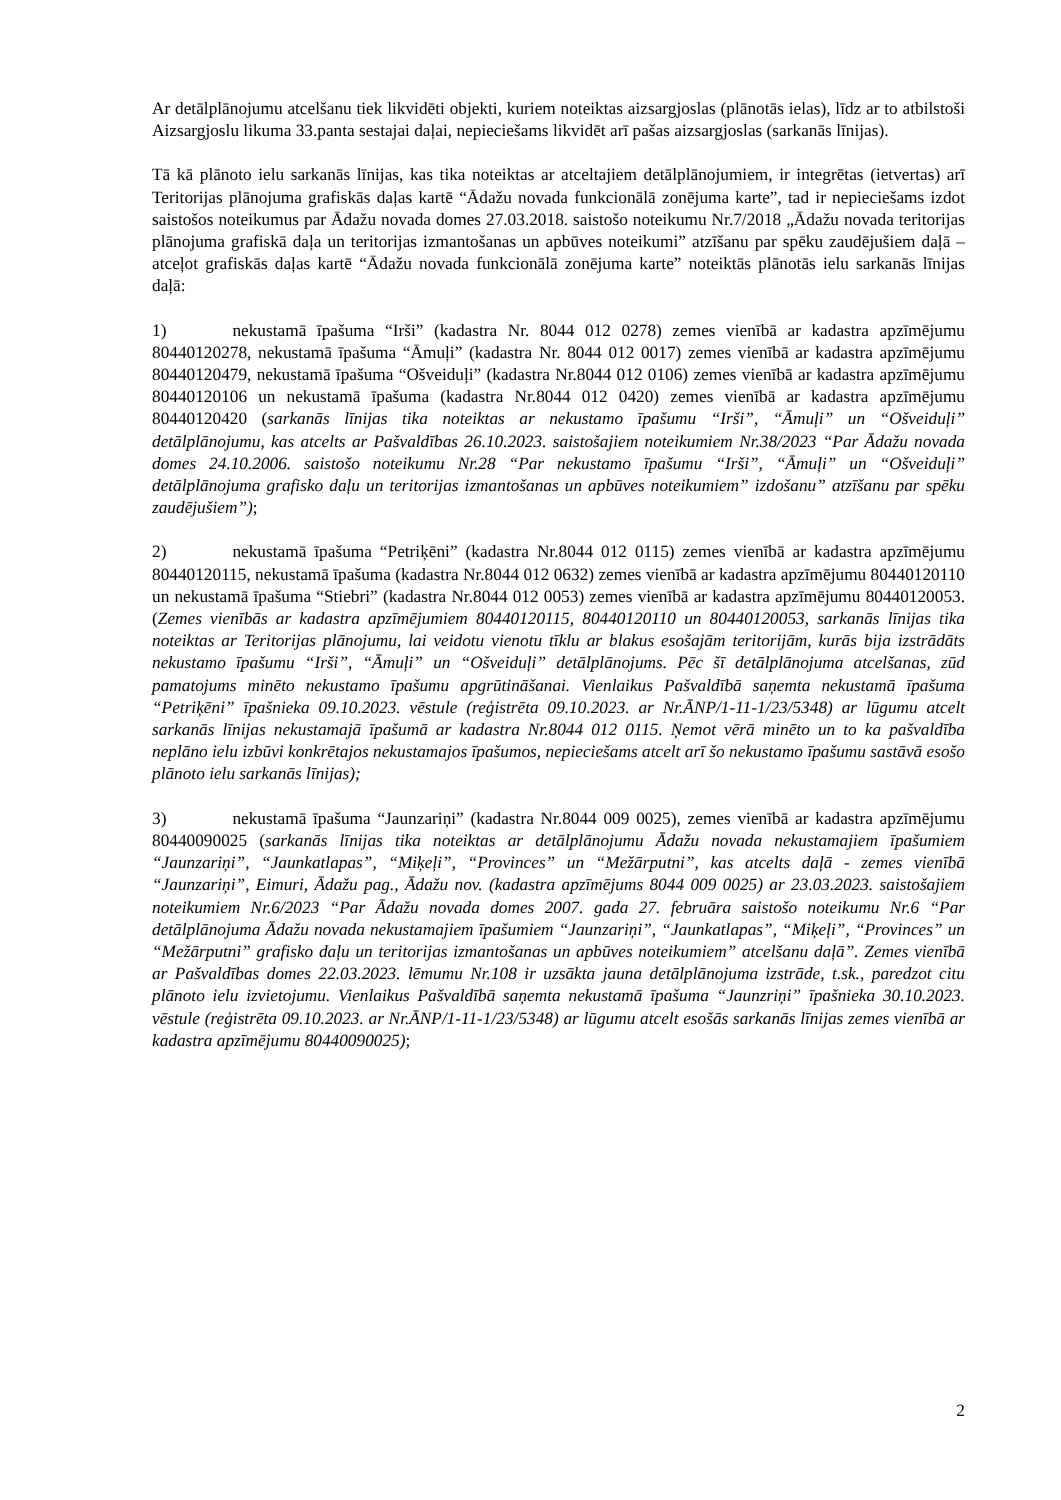Ar detālplānojumu atcelšanu tiek likvidēti objekti, kuriem noteiktas aizsargjoslas (plānotās ielas), līdz ar to atbilstoši Aizsargjoslu likuma 33.panta sestajai daļai, nepieciešams likvidēt arī pašas aizsargjoslas (sarkanās līnijas).
Tā kā plānoto ielu sarkanās līnijas, kas tika noteiktas ar atceltajiem detālplānojumiem, ir integrētas (ietvertas) arī Teritorijas plānojuma grafiskās daļas kartē “Ādažu novada funkcionālā zonējuma karte”, tad ir nepieciešams izdot saistošos noteikumus par Ādažu novada domes 27.03.2018. saistošo noteikumu Nr.7/2018 „Ādažu novada teritorijas plānojuma grafiskā daļa un teritorijas izmantošanas un apbūves noteikumi” atzīšanu par spēku zaudējušiem daļā – atceļot grafiskās daļas kartē “Ādažu novada funkcionālā zonējuma karte” noteiktās plānotās ielu sarkanās līnijas daļā:
1) nekustamā īpašuma “Irši” (kadastra Nr. 8044 012 0278) zemes vienībā ar kadastra apzīmējumu 80440120278, nekustamā īpašuma “Āmuļi” (kadastra Nr. 8044 012 0017) zemes vienībā ar kadastra apzīmējumu 80440120479, nekustamā īpašuma “Ošveiduļi” (kadastra Nr.8044 012 0106) zemes vienībā ar kadastra apzīmējumu 80440120106 un nekustamā īpašuma (kadastra Nr.8044 012 0420) zemes vienībā ar kadastra apzīmējumu 80440120420 (sarkanās līnijas tika noteiktas ar nekustamo īpašumu “Irši”, “Āmuļi” un “Ošveiduļi” detālplānojumu, kas atcelts ar Pašvaldības 26.10.2023. saistošajiem noteikumiem Nr.38/2023 “Par Ādažu novada domes 24.10.2006. saistošo noteikumu Nr.28 “Par nekustamo īpašumu “Irši”, “Āmuļi” un “Ošveiduļi” detālplānojuma grafisko daļu un teritorijas izmantošanas un apbūves noteikumiem” izdošanu” atzīšanu par spēku zaudējušiem”);
2) nekustamā īpašuma “Petriķēni” (kadastra Nr.8044 012 0115) zemes vienībā ar kadastra apzīmējumu 80440120115, nekustamā īpašuma (kadastra Nr.8044 012 0632) zemes vienībā ar kadastra apzīmējumu 80440120110 un nekustamā īpašuma “Stiebri” (kadastra Nr.8044 012 0053) zemes vienībā ar kadastra apzīmējumu 80440120053. (Zemes vienībās ar kadastra apzīmējumiem 80440120115, 80440120110 un 80440120053, sarkanās līnijas tika noteiktas ar Teritorijas plānojumu, lai veidotu vienotu tīklu ar blakus esošajām teritorijām, kurās bija izstrādāts nekustamo īpašumu “Irši”, “Āmuļi” un “Ošveiduļi” detālplānojums. Pēc šī detālplānojuma atcelšanas, zūd pamatojums minēto nekustamo īpašumu apgrūtināšanai. Vienlaikus Pašvaldībā saņemta nekustamā īpašuma “Petriķēni” īpašnieka 09.10.2023. vēstule (reģistrēta 09.10.2023. ar Nr.ĀNP/1-11-1/23/5348) ar lūgumu atcelt sarkanās līnijas nekustamajā īpašumā ar kadastra Nr.8044 012 0115. Ņemot vērā minēto un to ka pašvaldība neplāno ielu izbūvi konkrētajos nekustamajos īpašumos, nepieciešams atcelt arī šo nekustamo īpašumu sastāvā esošo plānoto ielu sarkanās līnijas);
3) nekustamā īpašuma “Jaunzariņi” (kadastra Nr.8044 009 0025), zemes vienībā ar kadastra apzīmējumu 80440090025 (sarkanās līnijas tika noteiktas ar detālplānojumu Ādažu novada nekustamajiem īpašumiem “Jaunzariņi”, “Jaunkatlapas”, “Miķeļi”, “Provinces” un “Mežārputni”, kas atcelts daļā - zemes vienībā “Jaunzariņi”, Eimuri, Ādažu pag., Ādažu nov. (kadastra apzīmējums 8044 009 0025) ar 23.03.2023. saistošajiem noteikumiem Nr.6/2023 “Par Ādažu novada domes 2007. gada 27. februāra saistošo noteikumu Nr.6 “Par detālplānojuma Ādažu novada nekustamajiem īpašumiem “Jaunzariņi”, “Jaunkatlapas”, “Miķeļi”, “Provinces” un “Mežārputni” grafisko daļu un teritorijas izmantošanas un apbūves noteikumiem” atcelšanu daļā”. Zemes vienībā ar Pašvaldības domes 22.03.2023. lēmumu Nr.108 ir uzsākta jauna detālplānojuma izstrāde, t.sk., paredzot citu plānoto ielu izvietojumu. Vienlaikus Pašvaldībā saņemta nekustamā īpašuma “Jaunzriņi” īpašnieka 30.10.2023. vēstule (reģistrēta 09.10.2023. ar Nr.ĀNP/1-11-1/23/5348) ar lūgumu atcelt esošās sarkanās līnijas zemes vienībā ar kadastra apzīmējumu 80440090025);
2